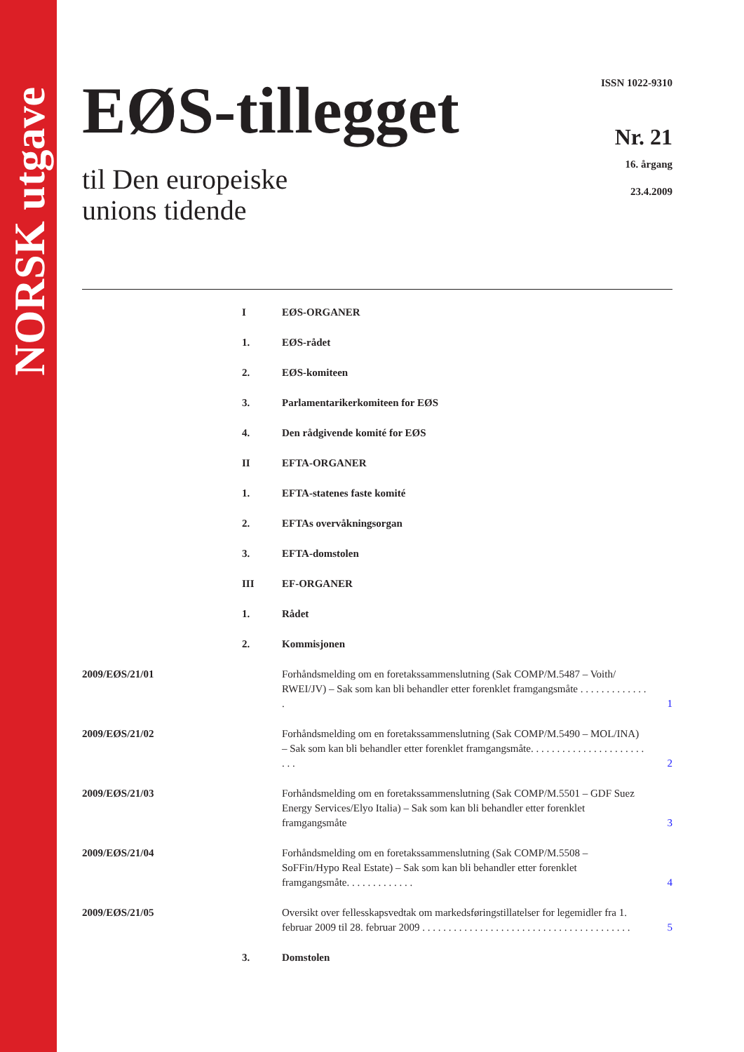NORSK utgave
EØS-tillegget
til Den europeiske
unions tidende
ISSN 1022-9310
Nr. 21
16. årgang
23.4.2009
I EØS-ORGANER
1. EØS-rådet
2. EØS-komiteen
3. Parlamentarikerkomiteen for EØS
4. Den rådgivende komité for EØS
II EFTA-ORGANER
1. EFTA-statenes faste komité
2. EFTAs overvåkningsorgan
3. EFTA-domstolen
III EF-ORGANER
1. Rådet
2. Kommisjonen
2009/EØS/21/01 Forhåndsmelding om en foretakssammenslutning (Sak COMP/M.5487 – Voith/ RWEI/JV) – Sak som kan bli behandler etter forenklet framgangsmåte . . . . . . . . . . . . . .
1
2009/EØS/21/02 Forhåndsmelding om en foretakssammenslutning (Sak COMP/M.5490 – MOL/INA) – Sak som kan bli behandler etter forenklet framgangsmåte. . . . . . . . . . . . . . . . . . . . . . . . .
2
2009/EØS/21/03 Forhåndsmelding om en foretakssammenslutning (Sak COMP/M.5501 – GDF Suez Energy Services/Elyo Italia) – Sak som kan bli behandler etter forenklet framgangsmåte
3
2009/EØS/21/04 Forhåndsmelding om en foretakssammenslutning (Sak COMP/M.5508 – SoFFin/Hypo Real Estate) – Sak som kan bli behandler etter forenklet framgangsmåte. . . . . . . . . . . . .
4
2009/EØS/21/05 Oversikt over fellesskapsvedtak om markedsføringstillatelser for legemidler fra 1. februar 2009 til 28. februar 2009 . . . . . . . . . . . . . . . . . . . . . . . . . . . . . . . . . . . . . . . .
5
3. Domstolen